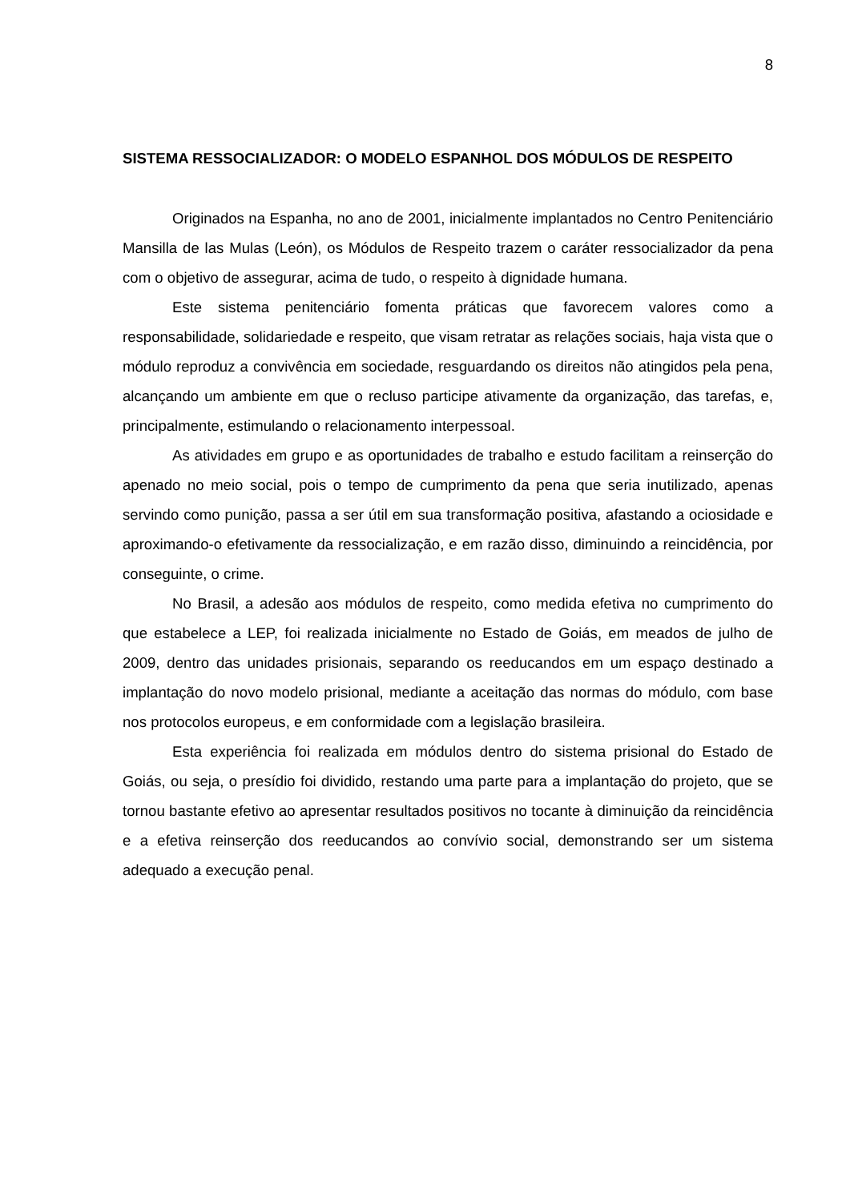8
SISTEMA RESSOCIALIZADOR: O MODELO ESPANHOL DOS MÓDULOS DE RESPEITO
Originados na Espanha, no ano de 2001, inicialmente implantados no Centro Penitenciário Mansilla de las Mulas (León), os Módulos de Respeito trazem o caráter ressocializador da pena com o objetivo de assegurar, acima de tudo, o respeito à dignidade humana.
Este sistema penitenciário fomenta práticas que favorecem valores como a responsabilidade, solidariedade e respeito, que visam retratar as relações sociais, haja vista que o módulo reproduz a convivência em sociedade, resguardando os direitos não atingidos pela pena, alcançando um ambiente em que o recluso participe ativamente da organização, das tarefas, e, principalmente, estimulando o relacionamento interpessoal.
As atividades em grupo e as oportunidades de trabalho e estudo facilitam a reinserção do apenado no meio social, pois o tempo de cumprimento da pena que seria inutilizado, apenas servindo como punição, passa a ser útil em sua transformação positiva, afastando a ociosidade e aproximando-o efetivamente da ressocialização, e em razão disso, diminuindo a reincidência, por conseguinte, o crime.
No Brasil, a adesão aos módulos de respeito, como medida efetiva no cumprimento do que estabelece a LEP, foi realizada inicialmente no Estado de Goiás, em meados de julho de 2009, dentro das unidades prisionais, separando os reeducandos em um espaço destinado a implantação do novo modelo prisional, mediante a aceitação das normas do módulo, com base nos protocolos europeus, e em conformidade com a legislação brasileira.
Esta experiência foi realizada em módulos dentro do sistema prisional do Estado de Goiás, ou seja, o presídio foi dividido, restando uma parte para a implantação do projeto, que se tornou bastante efetivo ao apresentar resultados positivos no tocante à diminuição da reincidência e a efetiva reinserção dos reeducandos ao convívio social, demonstrando ser um sistema adequado a execução penal.